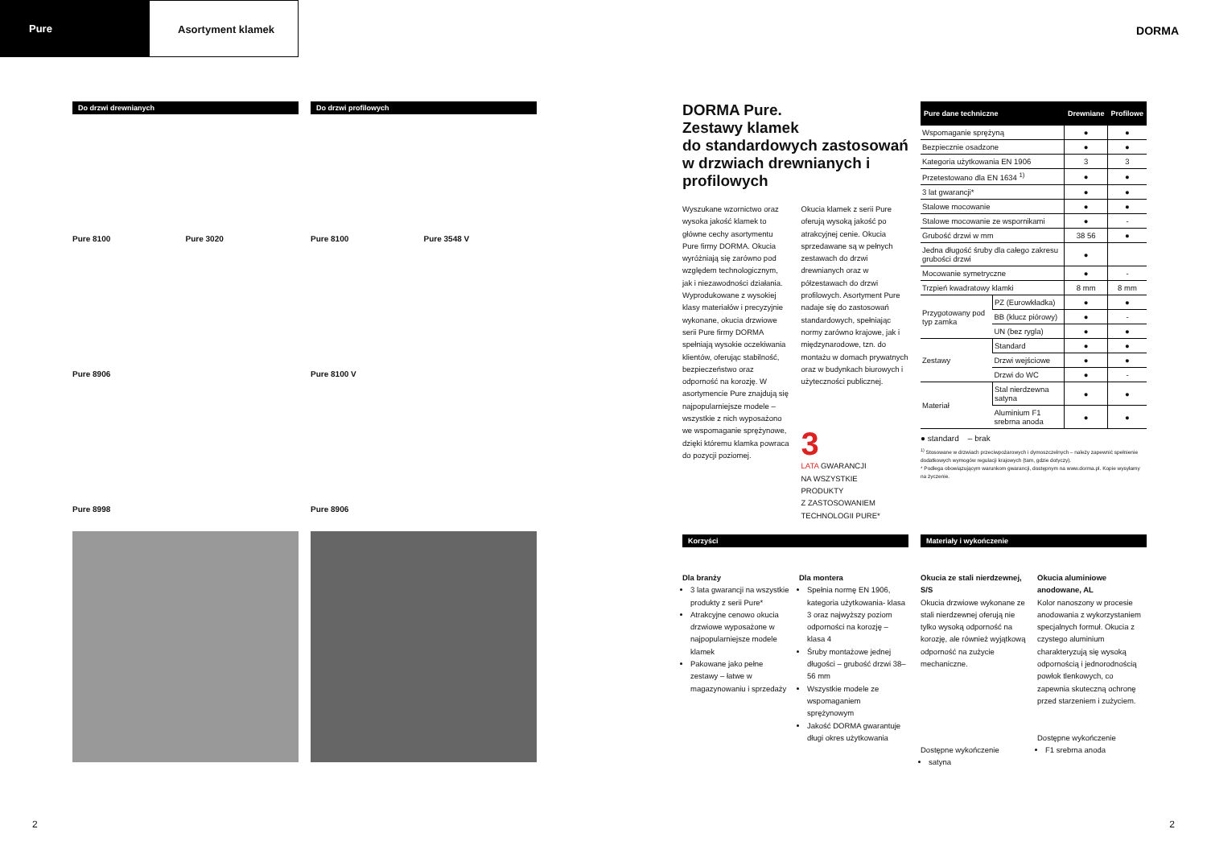Pure Asortyment klamek
DORMA
Do drzwi drewnianych
Pure 8100
Pure 3020
Pure 8906
Pure 8998
Do drzwi profilowych
Pure 8100
Pure 3548 V
Pure 8100 V
Pure 8906
DORMA Pure.
Zestawy klamek
do standardowych zastosowań w drzwiach drewnianych i profilowych
Wyszukane wzornictwo oraz wysoka jakość klamek to główne cechy asortymentu Pure firmy DORMA. Okucia wyróżniają się zarówno pod względem technologicznym, jak i niezawodności działania. Wyprodukowane z wysokiej klasy materiałów i precyzyjnie wykonane, okucia drzwiowe serii Pure firmy DORMA spełniają wysokie oczekiwania klientów, oferując stabilność, bezpieczeństwo oraz odporność na korozję. W asortymencie Pure znajdują się najpopularniejsze modele – wszystkie z nich wyposażono we wspomaganie sprężynowe, dzięki któremu klamka powraca do pozycji poziomej.
Okucia klamek z serii Pure oferują wysoką jakość po atrakcyjnej cenie. Okucia sprzedawane są w pełnych zestawach do drzwi drewnianych oraz w półzestawach do drzwi profilowych. Asortyment Pure nadaje się do zastosowań standardowych, spełniając normy zarówno krajowe, jak i międzynarodowe, tzn. do montażu w domach prywatnych oraz w budynkach biurowych i użyteczności publicznej.
3
LATA GWARANCJI
NA WSZYSTKIE
PRODUKTY
Z ZASTOSOWANIEM
TECHNOLOGII PURE*
| Pure dane techniczne | | Drewniane | Profilowe |
| --- | --- | --- | --- |
| Wspomaganie sprężyną | | ● | ● |
| Bezpiecznie osadzone | | ● | ● |
| Kategoria użytkowania EN 1906 | | 3 | 3 |
| Przetestowano dla EN 1634 <sup>1)</sup> | | ● | ● |
| 3 lat gwarancji* | | ● | ● |
| Stalowe mocowanie | | ● | ● |
| Stalowe mocowanie ze wspornikami | | ● | - |
| Grubość drzwi w mm | | 38 56 | ● |
| Jedna długość śruby dla całego zakresu grubości drzwi | | ● | |
| Mocowanie symetryczne | | ● | - |
| Trzpień kwadratowy klamki | | 8 mm | 8 mm |
| Przygotowany pod typ zamka | PZ (Eurowkładka) | ● | ● |
| | BB (klucz piórowy) | ● | - |
| | UN (bez rygla) | ● | ● |
| Zestawy | Standard | ● | ● |
| | Drzwi wejściowe | ● | ● |
| | Drzwi do WC | ● | - |
| Materiał | Stal nierdzewna satyna | ● | ● |
| | Aluminium F1 srebrna anoda | ● | ● |
● standard – brak
<sup>1)</sup> Stosowane w drzwiach przeciwpożarowych i dymoszczelnych – należy zapewnić spełnienie dodatkowych wymogów regulacji krajowych (tam, gdzie dotyczy).
* Podlega obowiązującym warunkom gwarancji, dostępnym na www.dorma.pl. Kopie wysyłamy na życzenie.
Korzyści
Dla branży
3 lata gwarancji na wszystkie produkty z serii Pure*
Atrakcyjne cenowo okucia drzwiowe wyposażone w najpopularniejsze modele klamek
Pakowane jako pełne zestawy – łatwe w magazynowaniu i sprzedaży
Dla montera
Spełnia normę EN 1906, kategoria użytkowania- klasa 3 oraz najwyższy poziom odporności na korozję – klasa 4
Śruby montażowe jednej długości – grubość drzwi 38–56 mm
Wszystkie modele ze wspomaganiem sprężynowym
Jakość DORMA gwarantuje długi okres użytkowania
Materiały i wykończenie
Okucia ze stali nierdzewnej, S/S
Okucia drzwiowe wykonane ze stali nierdzewnej oferują nie tylko wysoką odporność na korozję, ale również wyjątkową odporność na zużycie mechaniczne.
Dostępne wykończenie
satyna
Okucia aluminiowe anodowane, AL
Kolor nanoszony w procesie anodowania z wykorzystaniem specjalnych formuł. Okucia z czystego aluminium charakteryzują się wysoką odpornością i jednorodnością powłok tlenkowych, co zapewnia skuteczną ochronę przed starzeniem i zużyciem.
Dostępne wykończenie
F1 srebrna anoda
2 2